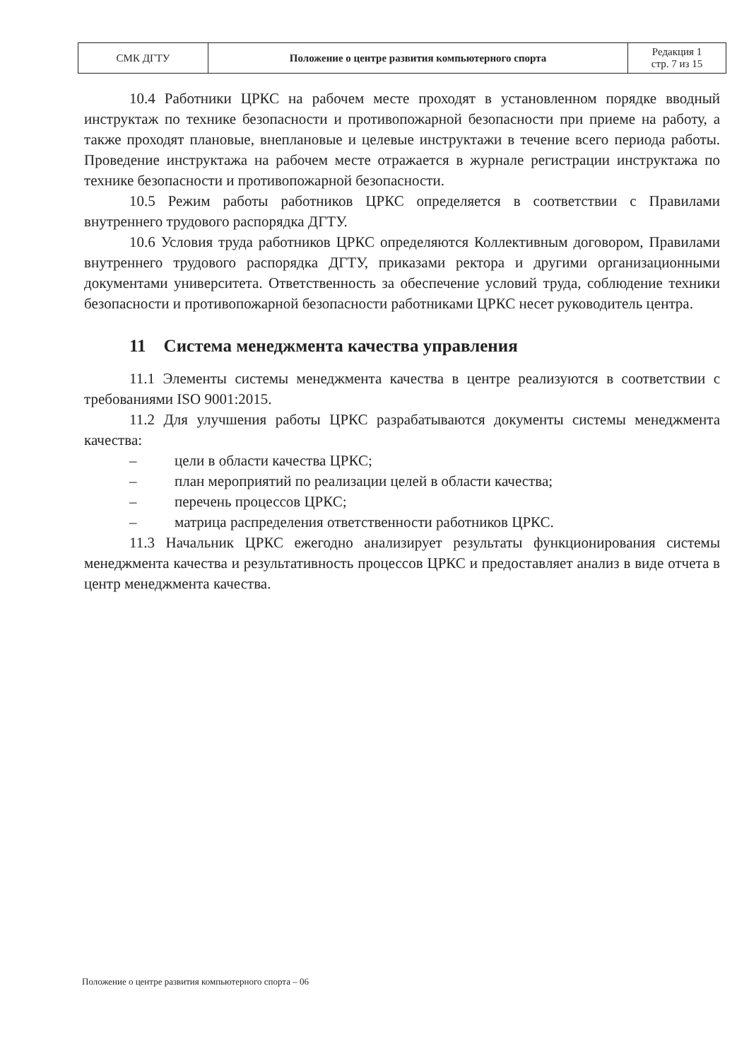| СМК ДГТУ | Положение о центре развития компьютерного спорта | Редакция 1 стр. 7 из 15 |
10.4 Работники ЦРКС на рабочем месте проходят в установленном порядке вводный инструктаж по технике безопасности и противопожарной безопасности при приеме на работу, а также проходят плановые, внеплановые и целевые инструктажи в течение всего периода работы. Проведение инструктажа на рабочем месте отражается в журнале регистрации инструктажа по технике безопасности и противопожарной безопасности.
10.5 Режим работы работников ЦРКС определяется в соответствии с Правилами внутреннего трудового распорядка ДГТУ.
10.6 Условия труда работников ЦРКС определяются Коллективным договором, Правилами внутреннего трудового распорядка ДГТУ, приказами ректора и другими организационными документами университета. Ответственность за обеспечение условий труда, соблюдение техники безопасности и противопожарной безопасности работниками ЦРКС несет руководитель центра.
11 Система менеджмента качества управления
11.1 Элементы системы менеджмента качества в центре реализуются в соответствии с требованиями ISO 9001:2015.
11.2 Для улучшения работы ЦРКС разрабатываются документы системы менеджмента качества:
– цели в области качества ЦРКС;
– план мероприятий по реализации целей в области качества;
– перечень процессов ЦРКС;
– матрица распределения ответственности работников ЦРКС.
11.3 Начальник ЦРКС ежегодно анализирует результаты функционирования системы менеджмента качества и результативность процессов ЦРКС и предоставляет анализ в виде отчета в центр менеджмента качества.
Положение о центре развития компьютерного спорта – 06